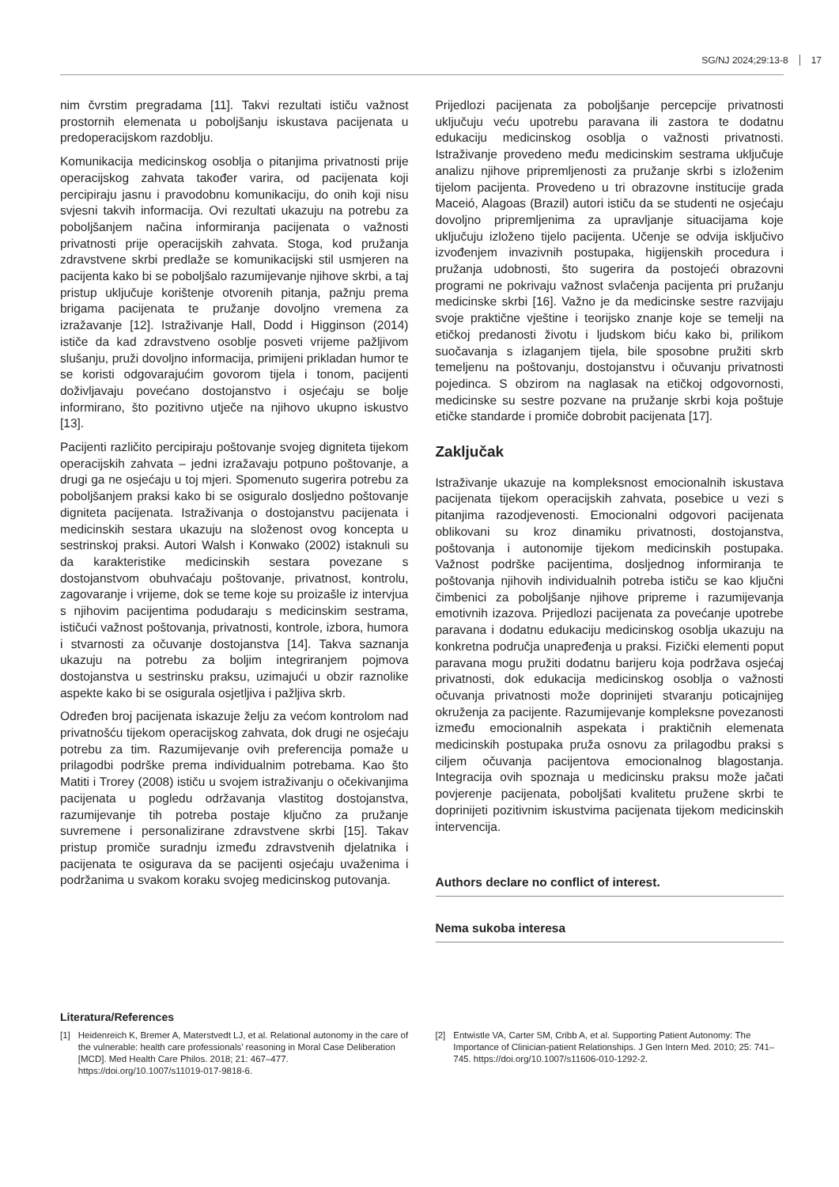SG/NJ 2024;29:13-8 17
nim čvrstim pregradama [11]. Takvi rezultati ističu važnost prostornih elemenata u poboljšanju iskustava pacijenata u predoperacijskom razdoblju.
Komunikacija medicinskog osoblja o pitanjima privatnosti prije operacijskog zahvata također varira, od pacijenata koji percipiraju jasnu i pravodobnu komunikaciju, do onih koji nisu svjesni takvih informacija. Ovi rezultati ukazuju na potrebu za poboljšanjem načina informiranja pacijenata o važnosti privatnosti prije operacijskih zahvata. Stoga, kod pružanja zdravstvene skrbi predlaže se komunikacijski stil usmjeren na pacijenta kako bi se poboljšalo razumijevanje njihove skrbi, a taj pristup uključuje korištenje otvorenih pitanja, pažnju prema brigama pacijenata te pružanje dovoljno vremena za izražavanje [12]. Istraživanje Hall, Dodd i Higginson (2014) ističe da kad zdravstveno osoblje posveti vrijeme pažljivom slušanju, pruži dovoljno informacija, primijeni prikladan humor te se koristi odgovarajućim govorom tijela i tonom, pacijenti doživljavaju povećano dostojanstvo i osjećaju se bolje informirano, što pozitivno utječe na njihovo ukupno iskustvo [13].
Pacijenti različito percipiraju poštovanje svojeg digniteta tijekom operacijskih zahvata – jedni izražavaju potpuno poštovanje, a drugi ga ne osjećaju u toj mjeri. Spomenuto sugerira potrebu za poboljšanjem praksi kako bi se osiguralo dosljedno poštovanje digniteta pacijenata. Istraživanja o dostojanstvu pacijenata i medicinskih sestara ukazuju na složenost ovog koncepta u sestrinskoj praksi. Autori Walsh i Konwako (2002) istaknuli su da karakteristike medicinskih sestara povezane s dostojanstvom obuhvaćaju poštovanje, privatnost, kontrolu, zagovaranje i vrijeme, dok se teme koje su proizašle iz intervjua s njihovim pacijentima podudaraju s medicinskim sestrama, ističući važnost poštovanja, privatnosti, kontrole, izbora, humora i stvarnosti za očuvanje dostojanstva [14]. Takva saznanja ukazuju na potrebu za boljim integriranjem pojmova dostojanstva u sestrinsku praksu, uzimajući u obzir raznolike aspekte kako bi se osigurala osjetljiva i pažljiva skrb.
Određen broj pacijenata iskazuje želju za većom kontrolom nad privatnošću tijekom operacijskog zahvata, dok drugi ne osjećaju potrebu za tim. Razumijevanje ovih preferencija pomaže u prilagodbi podrške prema individualnim potrebama. Kao što Matiti i Trorey (2008) ističu u svojem istraživanju o očekivanjima pacijenata u pogledu održavanja vlastitog dostojanstva, razumijevanje tih potreba postaje ključno za pružanje suvremene i personalizirane zdravstvene skrbi [15]. Takav pristup promiče suradnju između zdravstvenih djelatnika i pacijenata te osigurava da se pacijenti osjećaju uvaženima i podržanima u svakom koraku svojeg medicinskog putovanja.
Prijedlozi pacijenata za poboljšanje percepcije privatnosti uključuju veću upotrebu paravana ili zastora te dodatnu edukaciju medicinskog osoblja o važnosti privatnosti. Istraživanje provedeno među medicinskim sestrama uključuje analizu njihove pripremljenosti za pružanje skrbi s izloženim tijelom pacijenta. Provedeno u tri obrazovne institucije grada Maceió, Alagoas (Brazil) autori ističu da se studenti ne osjećaju dovoljno pripremljenima za upravljanje situacijama koje uključuju izloženo tijelo pacijenta. Učenje se odvija isključivo izvođenjem invazivnih postupaka, higijenskih procedura i pružanja udobnosti, što sugerira da postojeći obrazovni programi ne pokrivaju važnost svlačenja pacijenta pri pružanju medicinske skrbi [16]. Važno je da medicinske sestre razvijaju svoje praktične vještine i teorijsko znanje koje se temelji na etičkoj predanosti životu i ljudskom biću kako bi, prilikom suočavanja s izlaganjem tijela, bile sposobne pružiti skrb temeljenu na poštovanju, dostojanstvu i očuvanju privatnosti pojedinca. S obzirom na naglasak na etičkoj odgovornosti, medicinske su sestre pozvane na pružanje skrbi koja poštuje etičke standarde i promiče dobrobit pacijenata [17].
Zaključak
Istraživanje ukazuje na kompleksnost emocionalnih iskustava pacijenata tijekom operacijskih zahvata, posebice u vezi s pitanjima razodjevenosti. Emocionalni odgovori pacijenata oblikovani su kroz dinamiku privatnosti, dostojanstva, poštovanja i autonomije tijekom medicinskih postupaka. Važnost podrške pacijentima, dosljednog informiranja te poštovanja njihovih individualnih potreba ističu se kao ključni čimbenici za poboljšanje njihove pripreme i razumijevanja emotivnih izazova. Prijedlozi pacijenata za povećanje upotrebe paravana i dodatnu edukaciju medicinskog osoblja ukazuju na konkretna područja unapređenja u praksi. Fizički elementi poput paravana mogu pružiti dodatnu barijeru koja podržava osjećaj privatnosti, dok edukacija medicinskog osoblja o važnosti očuvanja privatnosti može doprinijeti stvaranju poticajnijeg okruženja za pacijente. Razumijevanje kompleksne povezanosti između emocionalnih aspekata i praktičnih elemenata medicinskih postupaka pruža osnovu za prilagodbu praksi s ciljem očuvanja pacijentova emocionalnog blagostanja. Integracija ovih spoznaja u medicinsku praksu može jačati povjerenje pacijenata, poboljšati kvalitetu pružene skrbi te doprinijeti pozitivnim iskustvima pacijenata tijekom medicinskih intervencija.
Authors declare no conflict of interest.
Nema sukoba interesa
Literatura/References
[1] Heidenreich K, Bremer A, Materstvedt LJ, et al. Relational autonomy in the care of the vulnerable: health care professionals’ reasoning in Moral Case Deliberation [MCD]. Med Health Care Philos. 2018; 21: 467–477. https://doi.org/10.1007/s11019-017-9818-6.
[2] Entwistle VA, Carter SM, Cribb A, et al. Supporting Patient Autonomy: The Importance of Clinician-patient Relationships. J Gen Intern Med. 2010; 25: 741–745. https://doi.org/10.1007/s11606-010-1292-2.